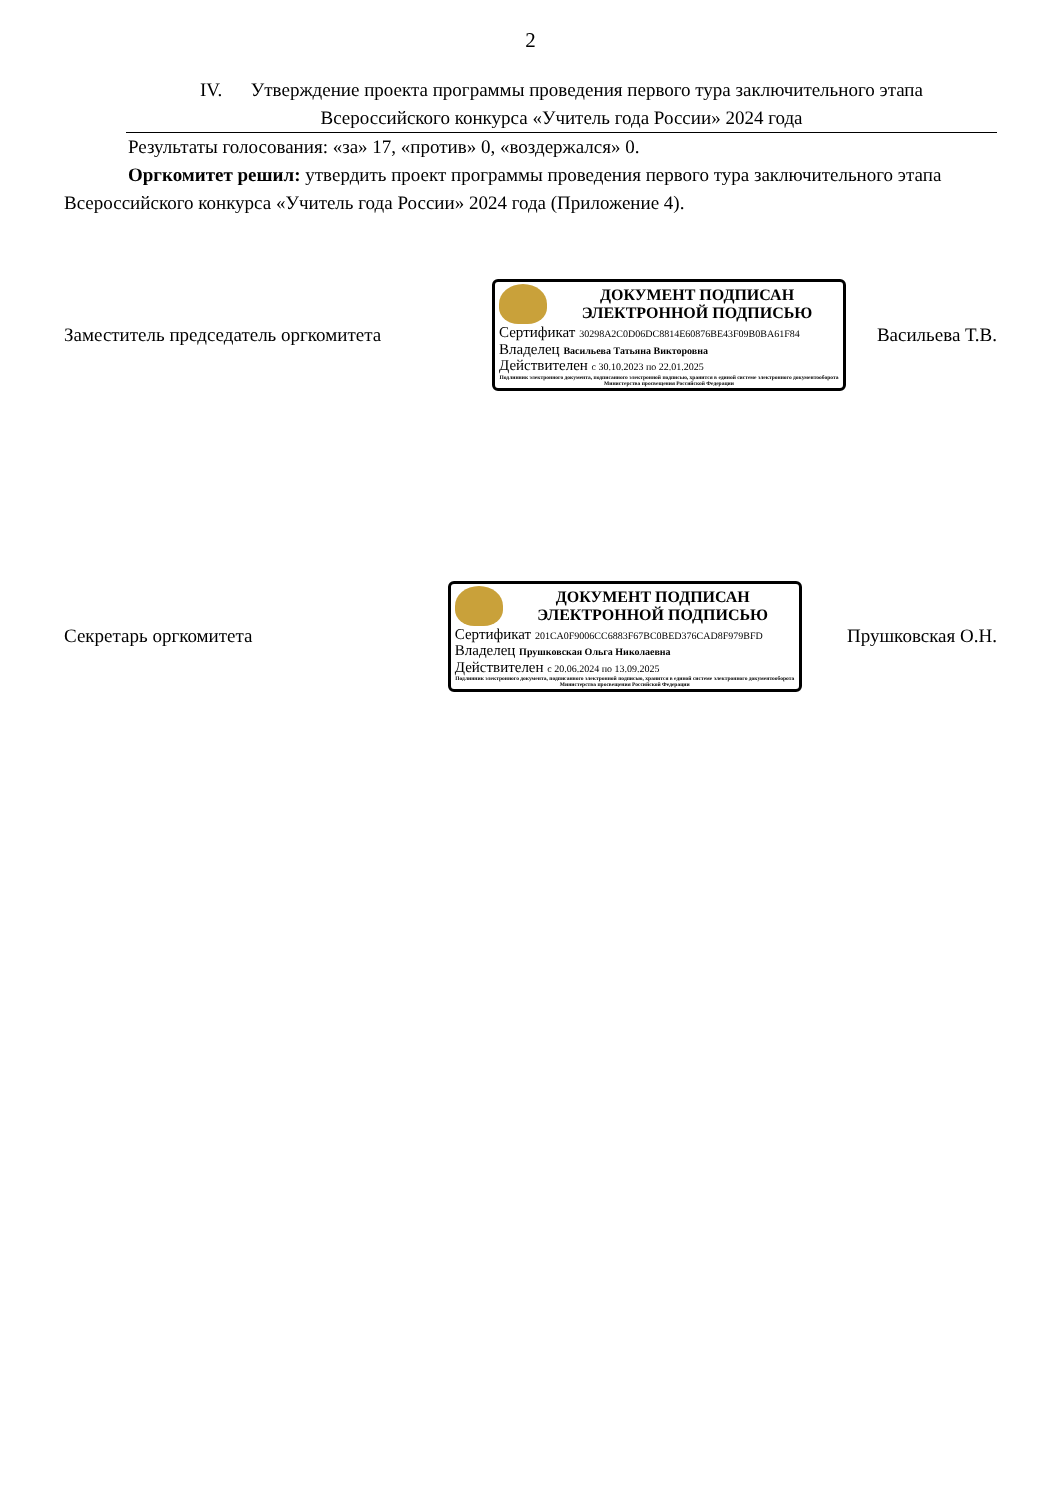2
IV. Утверждение проекта программы проведения первого тура заключительного этапа
Всероссийского конкурса «Учитель года России» 2024 года
Результаты голосования: «за» 17, «против» 0, «воздержался» 0.
Оргкомитет решил: утвердить проект программы проведения первого тура заключительного этапа Всероссийского конкурса «Учитель года России» 2024 года (Приложение 4).
Заместитель председатель оргкомитета
ДОКУМЕНТ ПОДПИСАН
ЭЛЕКТРОННОЙ ПОДПИСЬЮ
Сертификат 30298A2C0D06DC8814E60876BE43F09B0BA61F84
Владелец Васильева Татьяна Викторовна
Действителен с 30.10.2023 по 22.01.2025
Подлинник электронного документа, подписанного электронной подписью, хранится в единой системе электронного документооборота Министерства просвещения Российской Федерации
Васильева Т.В.
Секретарь оргкомитета
ДОКУМЕНТ ПОДПИСАН
ЭЛЕКТРОННОЙ ПОДПИСЬЮ
Сертификат 201CA0F9006CC6883F67BC0BED376CAD8F979BFD
Владелец Прушковская Ольга Николаевна
Действителен с 20.06.2024 по 13.09.2025
Подлинник электронного документа, подписанного электронной подписью, хранится в единой системе электронного документооборота Министерства просвещения Российской Федерации
Прушковская О.Н.